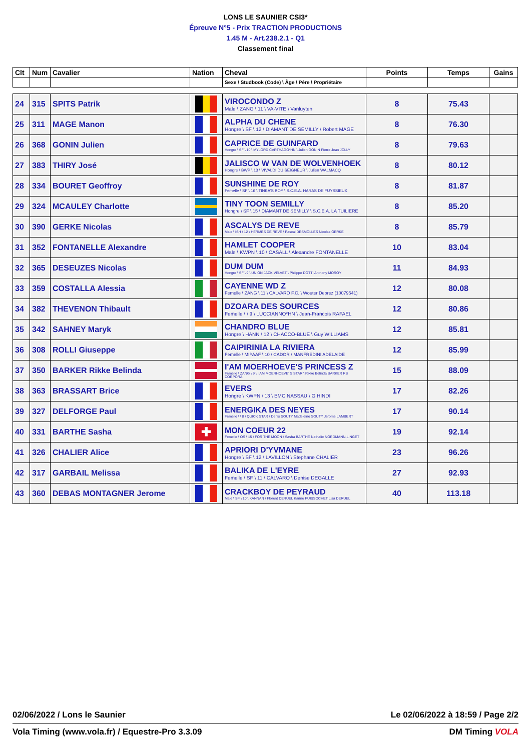LONS LE SAUNIER CSI3*
Épreuve N°5 - Prix TRACTION PRODUCTIONS
1.45 M - Art.238.2.1 - Q1
Classement final
| Clt | Num | Cavalier | Nation | Cheval | Points | Temps | Gains |
| --- | --- | --- | --- | --- | --- | --- | --- |
| | | | | Sexe \ Studbook (Code) \ Âge \ Père \ Propriétaire | | | |
| 24 | 315 | SPITS Patrik | | VIROCONDO Z Male \ ZANG \ 11 \ VA-VITE \ Vanluyten | 8 | 75.43 | |
| 25 | 311 | MAGE Manon | | ALPHA DU CHENE Hongre \ SF \ 12 \ DIAMANT DE SEMILLY \ Robert MAGE | 8 | 76.30 | |
| 26 | 368 | GONIN Julien | | CAPRICE DE GUINFARD Hongre \ SF \ 10 \ MYLORD CARTHAGO*HN \ Julien GONIN Pierre Jean JOLLY | 8 | 79.63 | |
| 27 | 383 | THIRY José | | JALISCO W VAN DE WOLVENHOEK Hongre \ BWP \ 13 \ VIVALDI DU SEIGNEUR \ Julien WALMACQ | 8 | 80.12 | |
| 28 | 334 | BOURET Geoffroy | | SUNSHINE DE ROY Femelle \ SF \ 16 \ TINKA'S BOY \ S.C.E.A. HARAS DE FUYSSIEUX | 8 | 81.87 | |
| 29 | 324 | MCAULEY Charlotte | | TINY TOON SEMILLY Hongre \ SF \ 15 \ DIAMANT DE SEMILLY \ S.C.E.A. LA TUILIERE | 8 | 85.20 | |
| 30 | 390 | GERKE Nicolas | | ASCALYS DE REVE Male \ ISH \ 12 \ HERMES DE REVE \ Pascal DESMOLLES Nicolas GERKE | 8 | 85.79 | |
| 31 | 352 | FONTANELLE Alexandre | | HAMLET COOPER Male \ KWPN \ 10 \ CASALL \ Alexandre FONTANELLE | 10 | 83.04 | |
| 32 | 365 | DESEUZES Nicolas | | DUM DUM Hongre \ SF \ 9 \ UNION JACK VELVET \ Philippe DOTTI Anthony MOROY | 11 | 84.93 | |
| 33 | 359 | COSTALLA Alessia | | CAYENNE WD Z Femelle \ ZANG \ 11 \ CALVARO F.C. \ Wouter Deprez (10079541) | 12 | 80.08 | |
| 34 | 382 | THEVENON Thibault | | DZOARA DES SOURCES Femelle \ \ 9 \ LUCCIANNO*HN \ Jean-Francois RAFAEL | 12 | 80.86 | |
| 35 | 342 | SAHNEY Maryk | | CHANDRO BLUE Hongre \ HANN \ 12 \ CHACCO-BLUE \ Guy WILLIAMS | 12 | 85.81 | |
| 36 | 308 | ROLLI Giuseppe | | CAIPIRINIA LA RIVIERA Femelle \ MIPAAF \ 10 \ CADOR \ MANFREDINI ADELAIDE | 12 | 85.99 | |
| 37 | 350 | BARKER Rikke Belinda | | I'AM MOERHOEVE'S PRINCESS Z Femelle \ ZANG \ 9 \ I AM MOERHOEVE' S STAR \ Rikke Belinda BARKER RB CORPORA | 15 | 88.09 | |
| 38 | 363 | BRASSART Brice | | EVERS Hongre \ KWPN \ 13 \ BMC NASSAU \ G HINDI | 17 | 82.26 | |
| 39 | 327 | DELFORGE Paul | | ENERGIKA DES NEYES Femelle \ \ 8 \ QUICK STAR \ Denis SOUTY Madeleine SOUTY Jerome LAMBERT | 17 | 90.14 | |
| 40 | 331 | BARTHE Sasha | ✚ | MON COEUR 22 Femelle \ OS \ 15 \ FOR THE MOON \ Sasha BARTHE Nathalie NORDMANN-LINGET | 19 | 92.14 | |
| 41 | 326 | CHALIER Alice | | APRIORI D'YVMANE Hongre \ SF \ 12 \ LAVILLON \ Stephane CHALIER | 23 | 96.26 | |
| 42 | 317 | GARBAIL Melissa | | BALIKA DE L'EYRE Femelle \ SF \ 11 \ CALVARO \ Denise DEGALLE | 27 | 92.93 | |
| 43 | 360 | DEBAS MONTAGNER Jerome | | CRACKBOY DE PEYRAUD Male \ SF \ 10 \ KANNAN \ Florent DERUEL Karine PUISSOCHET Lisa DERUEL | 40 | 113.18 | |
02/06/2022 / Lons le Saunier Le 02/06/2022 à 18:59 / Page 2/2
Vola Timing (www.vola.fr) / Equestre-Pro 3.3.09 DM Timing VOLA